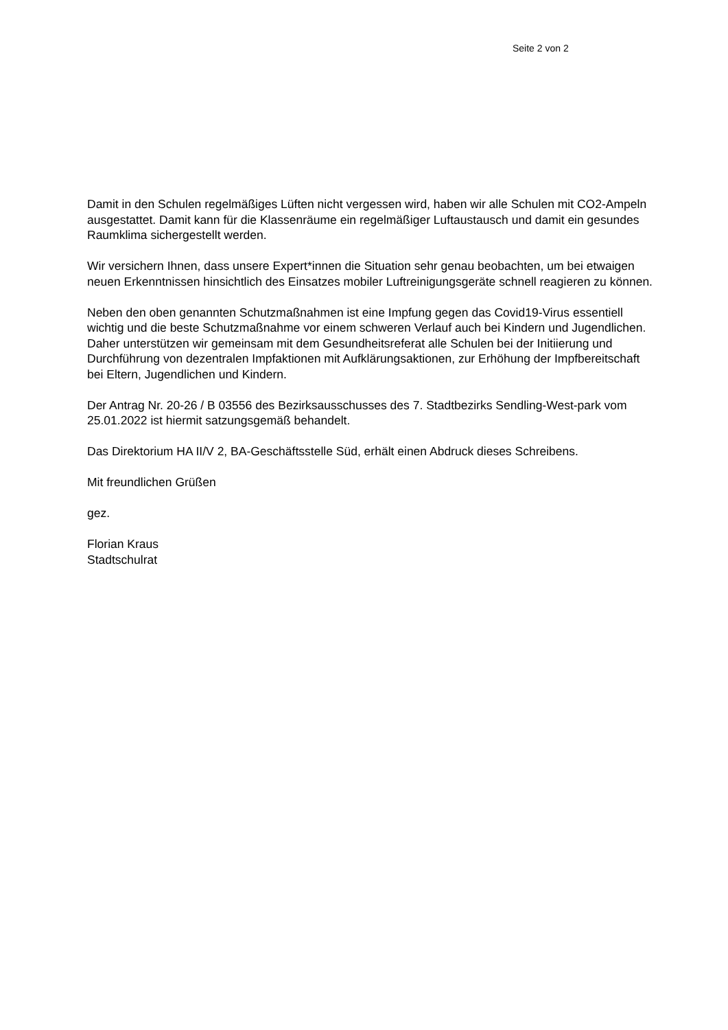Seite 2 von 2
Damit in den Schulen regelmäßiges Lüften nicht vergessen wird, haben wir alle Schulen mit CO2-Ampeln ausgestattet. Damit kann für die Klassenräume ein regelmäßiger Luftaustausch und damit ein gesundes Raumklima sichergestellt werden.
Wir versichern Ihnen, dass unsere Expert*innen die Situation sehr genau beobachten, um bei etwaigen neuen Erkenntnissen hinsichtlich des Einsatzes mobiler Luftreinigungsgeräte schnell reagieren zu können.
Neben den oben genannten Schutzmaßnahmen ist eine Impfung gegen das Covid19-Virus essentiell wichtig und die beste Schutzmaßnahme vor einem schweren Verlauf auch bei Kindern und Jugendlichen. Daher unterstützen wir gemeinsam mit dem Gesundheitsreferat alle Schulen bei der Initiierung und Durchführung von dezentralen Impfaktionen mit Aufklärungsaktionen, zur Erhöhung der Impfbereitschaft bei Eltern, Jugendlichen und Kindern.
Der Antrag Nr. 20-26 / B 03556 des Bezirksausschusses des 7. Stadtbezirks Sendling-West-park vom 25.01.2022 ist hiermit satzungsgemäß behandelt.
Das Direktorium HA II/V 2, BA-Geschäftsstelle Süd, erhält einen Abdruck dieses Schreibens.
Mit freundlichen Grüßen
gez.
Florian Kraus
Stadtschulrat